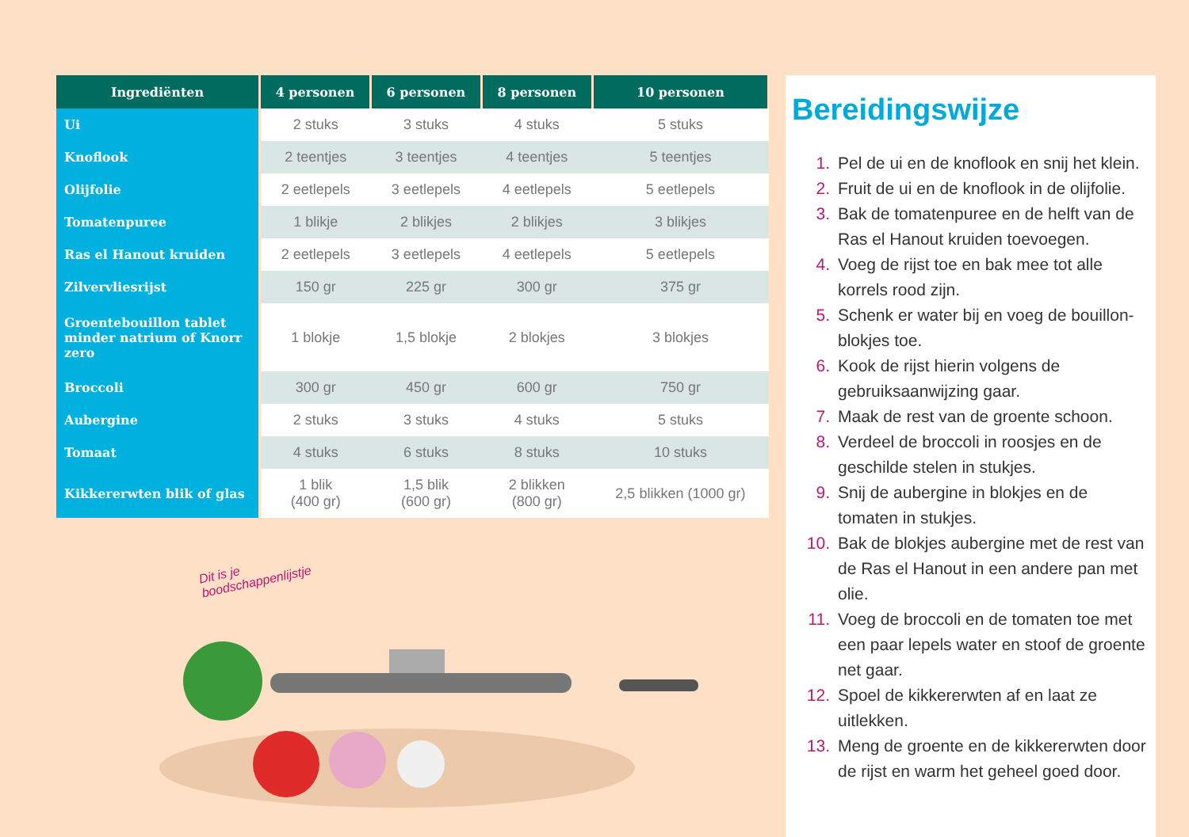| Ingrediënten | 4 personen | 6 personen | 8 personen | 10 personen |
| --- | --- | --- | --- | --- |
| Ui | 2 stuks | 3 stuks | 4 stuks | 5 stuks |
| Knoflook | 2 teentjes | 3 teentjes | 4 teentjes | 5 teentjes |
| Olijfolie | 2 eetlepels | 3 eetlepels | 4 eetlepels | 5 eetlepels |
| Tomatenpuree | 1 blikje | 2 blikjes | 2 blikjes | 3 blikjes |
| Ras el Hanout kruiden | 2 eetlepels | 3 eetlepels | 4 eetlepels | 5 eetlepels |
| Zilvervliesrijst | 150 gr | 225 gr | 300 gr | 375 gr |
| Groentebouillon tablet minder natrium of Knorr zero | 1 blokje | 1,5 blokje | 2 blokjes | 3 blokjes |
| Broccoli | 300 gr | 450 gr | 600 gr | 750 gr |
| Aubergine | 2 stuks | 3 stuks | 4 stuks | 5 stuks |
| Tomaat | 4 stuks | 6 stuks | 8 stuks | 10 stuks |
| Kikkererwten blik of glas | 1 blik (400 gr) | 1,5 blik (600 gr) | 2 blikken (800 gr) | 2,5 blikken (1000 gr) |
Dit is je boodschappenlijstje
Bereidingswijze
1. Pel de ui en de knoflook en snij het klein.
2. Fruit de ui en de knoflook in de olijfolie.
3. Bak de tomatenpuree en de helft van de Ras el Hanout kruiden toevoegen.
4. Voeg de rijst toe en bak mee tot alle korrels rood zijn.
5. Schenk er water bij en voeg de bouillon-blokjes toe.
6. Kook de rijst hierin volgens de gebruiksaanwijzing gaar.
7. Maak de rest van de groente schoon.
8. Verdeel de broccoli in roosjes en de geschilde stelen in stukjes.
9. Snij de aubergine in blokjes en de tomaten in stukjes.
10. Bak de blokjes aubergine met de rest van de Ras el Hanout in een andere pan met olie.
11. Voeg de broccoli en de tomaten toe met een paar lepels water en stoof de groente net gaar.
12. Spoel de kikkererwten af en laat ze uitlekken.
13. Meng de groente en de kikkererwten door de rijst en warm het geheel goed door.